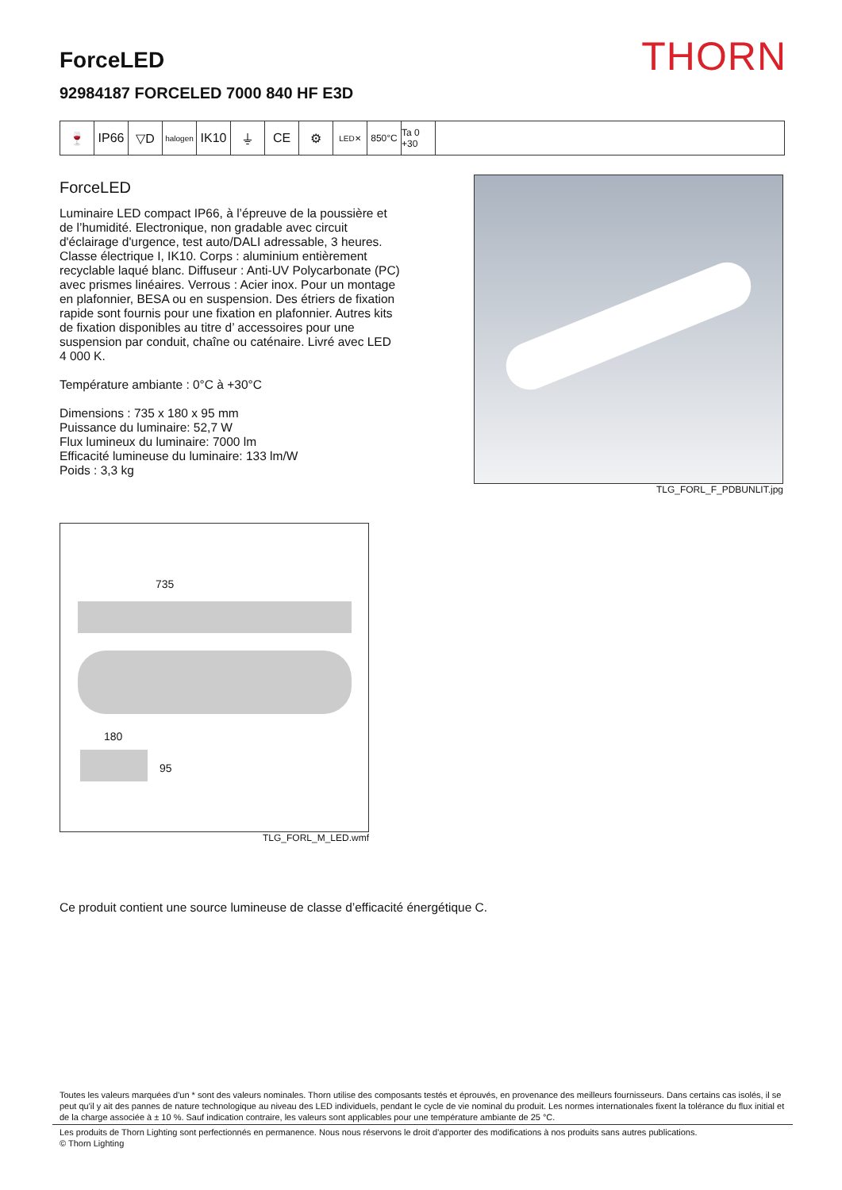THORN
ForceLED
92984187 FORCELED 7000 840 HF E3D
🍷 IP66 ▽D
halogen
IK10 ⏚ CE ⚙
LED✕
850°C Ta 0 +30
ForceLED
Luminaire LED compact IP66, à l’épreuve de la poussière et de l’humidité. Electronique, non gradable avec circuit d'éclairage d'urgence, test auto/DALI adressable, 3 heures. Classe électrique I, IK10. Corps : aluminium entièrement recyclable laqué blanc. Diffuseur : Anti-UV Polycarbonate (PC) avec prismes linéaires. Verrous : Acier inox. Pour un montage en plafonnier, BESA ou en suspension. Des étriers de fixation rapide sont fournis pour une fixation en plafonnier. Autres kits de fixation disponibles au titre d’ accessoires pour une suspension par conduit, chaîne ou caténaire. Livré avec LED 4 000 K.
Température ambiante : 0°C à +30°C
Dimensions : 735 x 180 x 95 mm
Puissance du luminaire: 52,7 W
Flux lumineux du luminaire: 7000 lm
Efficacité lumineuse du luminaire: 133 lm/W
Poids : 3,3 kg
TLG_FORL_F_PDBUNLIT.jpg
735
180
95
TLG_FORL_M_LED.wmf
Ce produit contient une source lumineuse de classe d’efficacité énergétique C.
Toutes les valeurs marquées d'un * sont des valeurs nominales. Thorn utilise des composants testés et éprouvés, en provenance des meilleurs fournisseurs. Dans certains cas isolés, il se peut qu'il y ait des pannes de nature technologique au niveau des LED individuels, pendant le cycle de vie nominal du produit. Les normes internationales fixent la tolérance du flux initial et de la charge associée à ± 10 %. Sauf indication contraire, les valeurs sont applicables pour une température ambiante de 25 °C.
Les produits de Thorn Lighting sont perfectionnés en permanence. Nous nous réservons le droit d'apporter des modifications à nos produits sans autres publications.
© Thorn Lighting